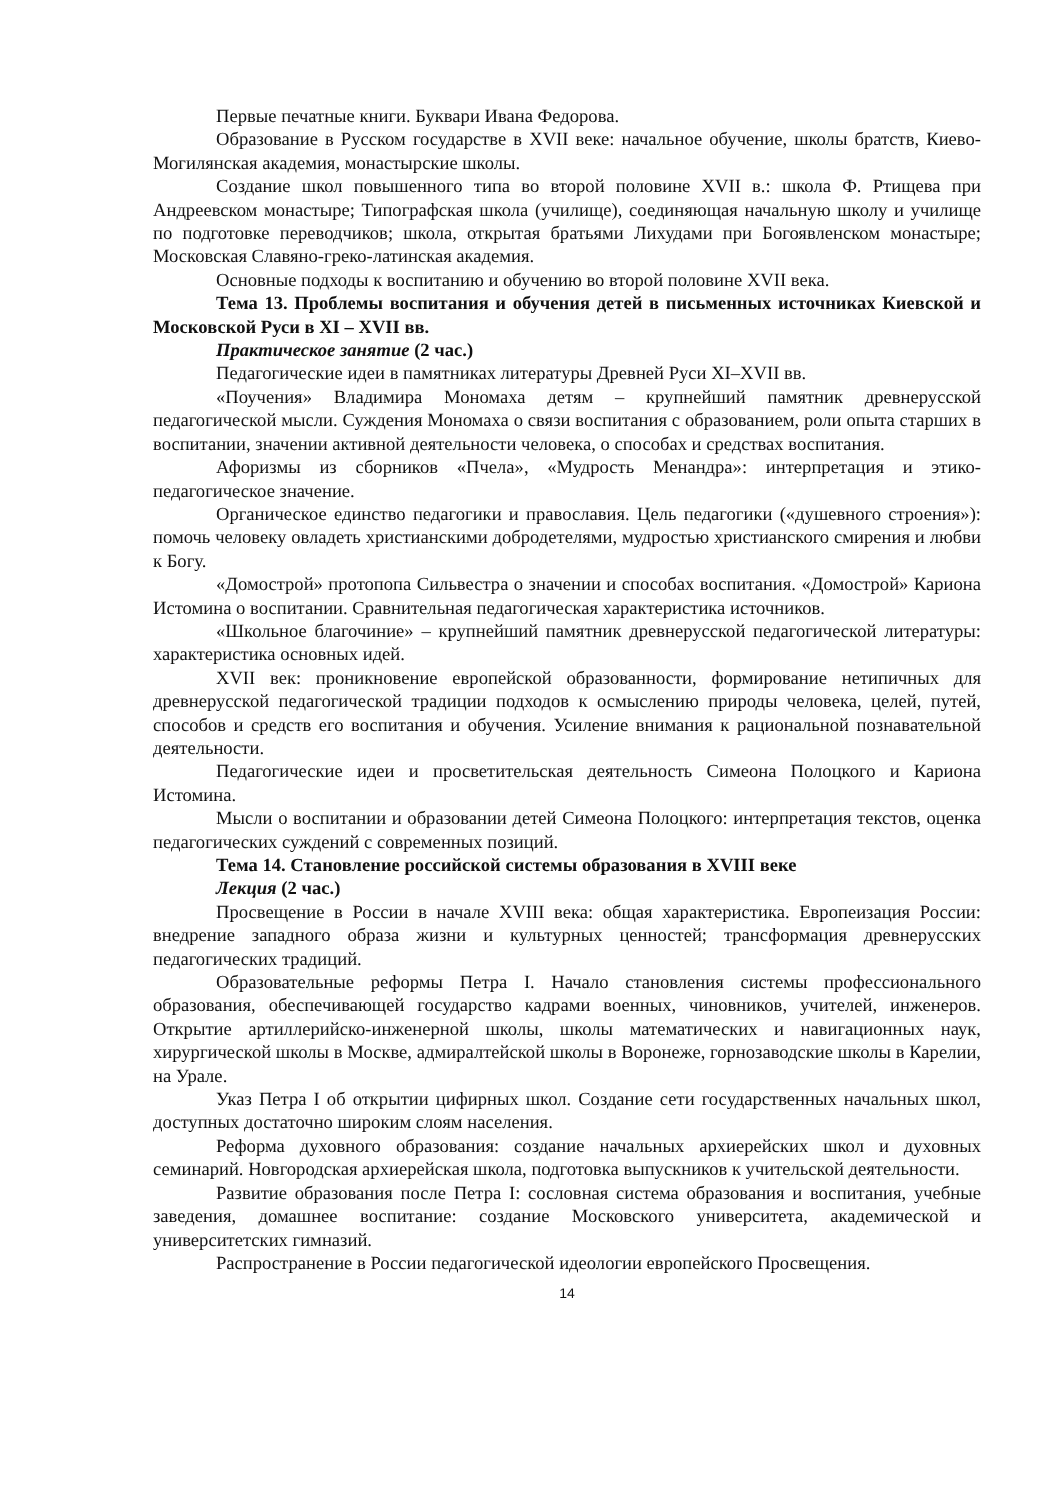Первые печатные книги. Буквари Ивана Федорова.
Образование в Русском государстве в XVII веке: начальное обучение, школы братств, Киево-Могилянская академия, монастырские школы.
Создание школ повышенного типа во второй половине XVII в.: школа Ф. Ртищева при Андреевском монастыре; Типографская школа (училище), соединяющая начальную школу и училище по подготовке переводчиков; школа, открытая братьями Лихудами при Богоявленском монастыре; Московская Славяно-греко-латинская академия.
Основные подходы к воспитанию и обучению во второй половине XVII века.
Тема 13. Проблемы воспитания и обучения детей в письменных источниках Киевской и Московской Руси в XI – XVII вв.
Практическое занятие (2 час.)
Педагогические идеи в памятниках литературы Древней Руси XI–XVII вв.
«Поучения» Владимира Мономаха детям – крупнейший памятник древнерусской педагогической мысли. Суждения Мономаха о связи воспитания с образованием, роли опыта старших в воспитании, значении активной деятельности человека, о способах и средствах воспитания.
Афоризмы из сборников «Пчела», «Мудрость Менандра»: интерпретация и этико-педагогическое значение.
Органическое единство педагогики и православия. Цель педагогики («душевного строения»): помочь человеку овладеть христианскими добродетелями, мудростью христианского смирения и любви к Богу.
«Домострой» протопопа Сильвестра о значении и способах воспитания. «Домострой» Кариона Истомина о воспитании. Сравнительная педагогическая характеристика источников.
«Школьное благочиние» – крупнейший памятник древнерусской педагогической литературы: характеристика основных идей.
XVII век: проникновение европейской образованности, формирование нетипичных для древнерусской педагогической традиции подходов к осмыслению природы человека, целей, путей, способов и средств его воспитания и обучения. Усиление внимания к рациональной познавательной деятельности.
Педагогические идеи и просветительская деятельность Симеона Полоцкого и Кариона Истомина.
Мысли о воспитании и образовании детей Симеона Полоцкого: интерпретация текстов, оценка педагогических суждений с современных позиций.
Тема 14. Становление российской системы образования в XVIII веке
Лекция (2 час.)
Просвещение в России в начале XVIII века: общая характеристика. Европеизация России: внедрение западного образа жизни и культурных ценностей; трансформация древнерусских педагогических традиций.
Образовательные реформы Петра I. Начало становления системы профессионального образования, обеспечивающей государство кадрами военных, чиновников, учителей, инженеров. Открытие артиллерийско-инженерной школы, школы математических и навигационных наук, хирургической школы в Москве, адмиралтейской школы в Воронеже, горнозаводские школы в Карелии, на Урале.
Указ Петра I об открытии цифирных школ. Создание сети государственных начальных школ, доступных достаточно широким слоям населения.
Реформа духовного образования: создание начальных архиерейских школ и духовных семинарий. Новгородская архиерейская школа, подготовка выпускников к учительской деятельности.
Развитие образования после Петра I: сословная система образования и воспитания, учебные заведения, домашнее воспитание: создание Московского университета, академической и университетских гимназий.
Распространение в России педагогической идеологии европейского Просвещения.
14